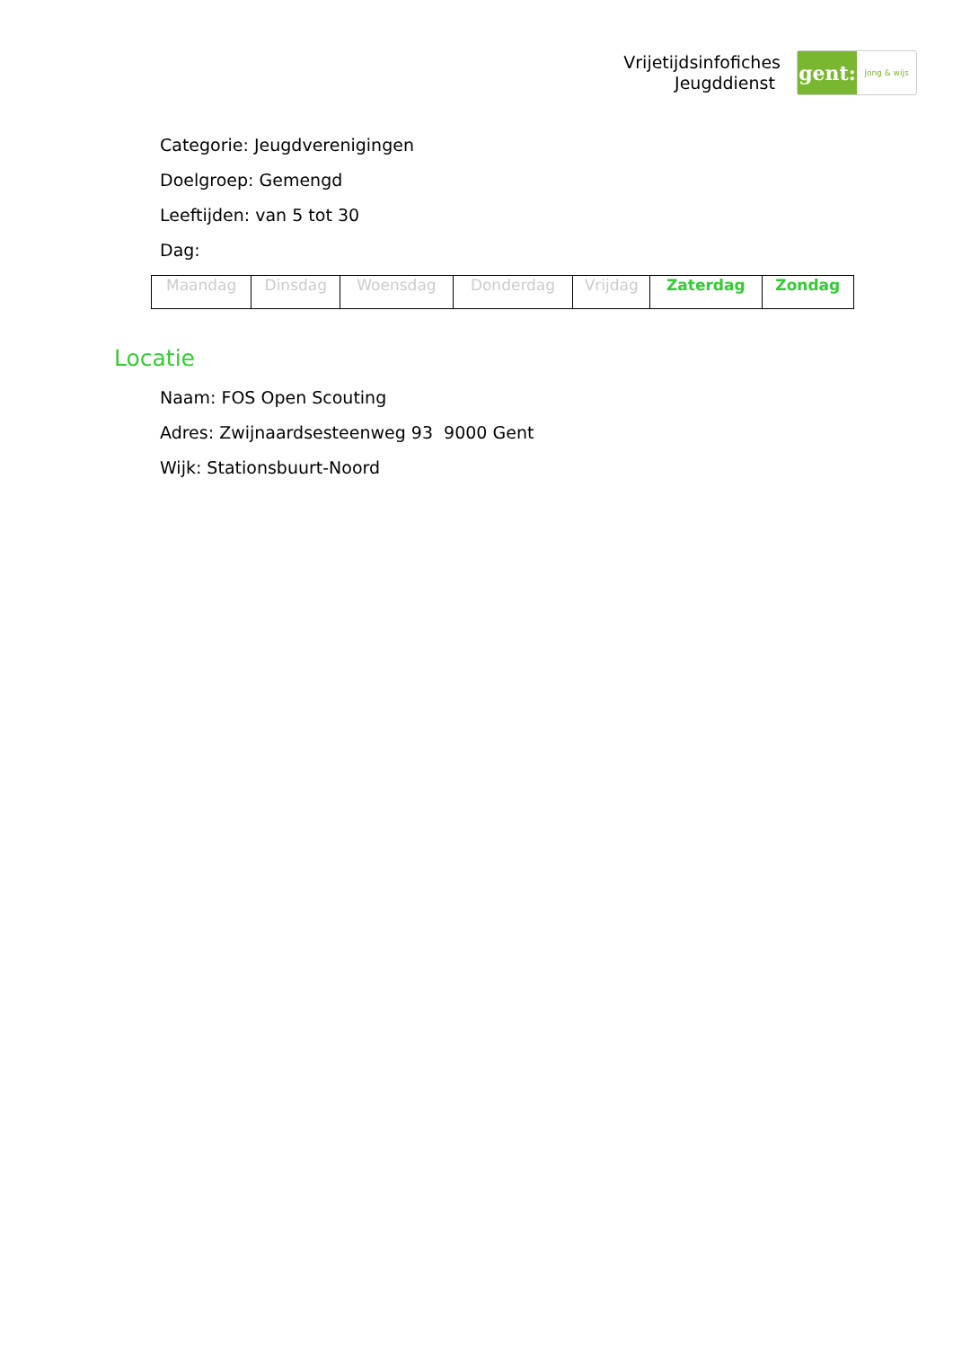Vrijetijdsinfofiches
Jeugddienst
gent:
jong & wijs
Categorie: Jeugdverenigingen
Doelgroep: Gemengd
Leeftijden: van 5 tot 30
Dag:
| Maandag | Dinsdag | Woensdag | Donderdag | Vrijdag | Zaterdag | Zondag |
Locatie
Naam: FOS Open Scouting
Adres: Zwijnaardsesteenweg 93 9000 Gent
Wijk: Stationsbuurt-Noord